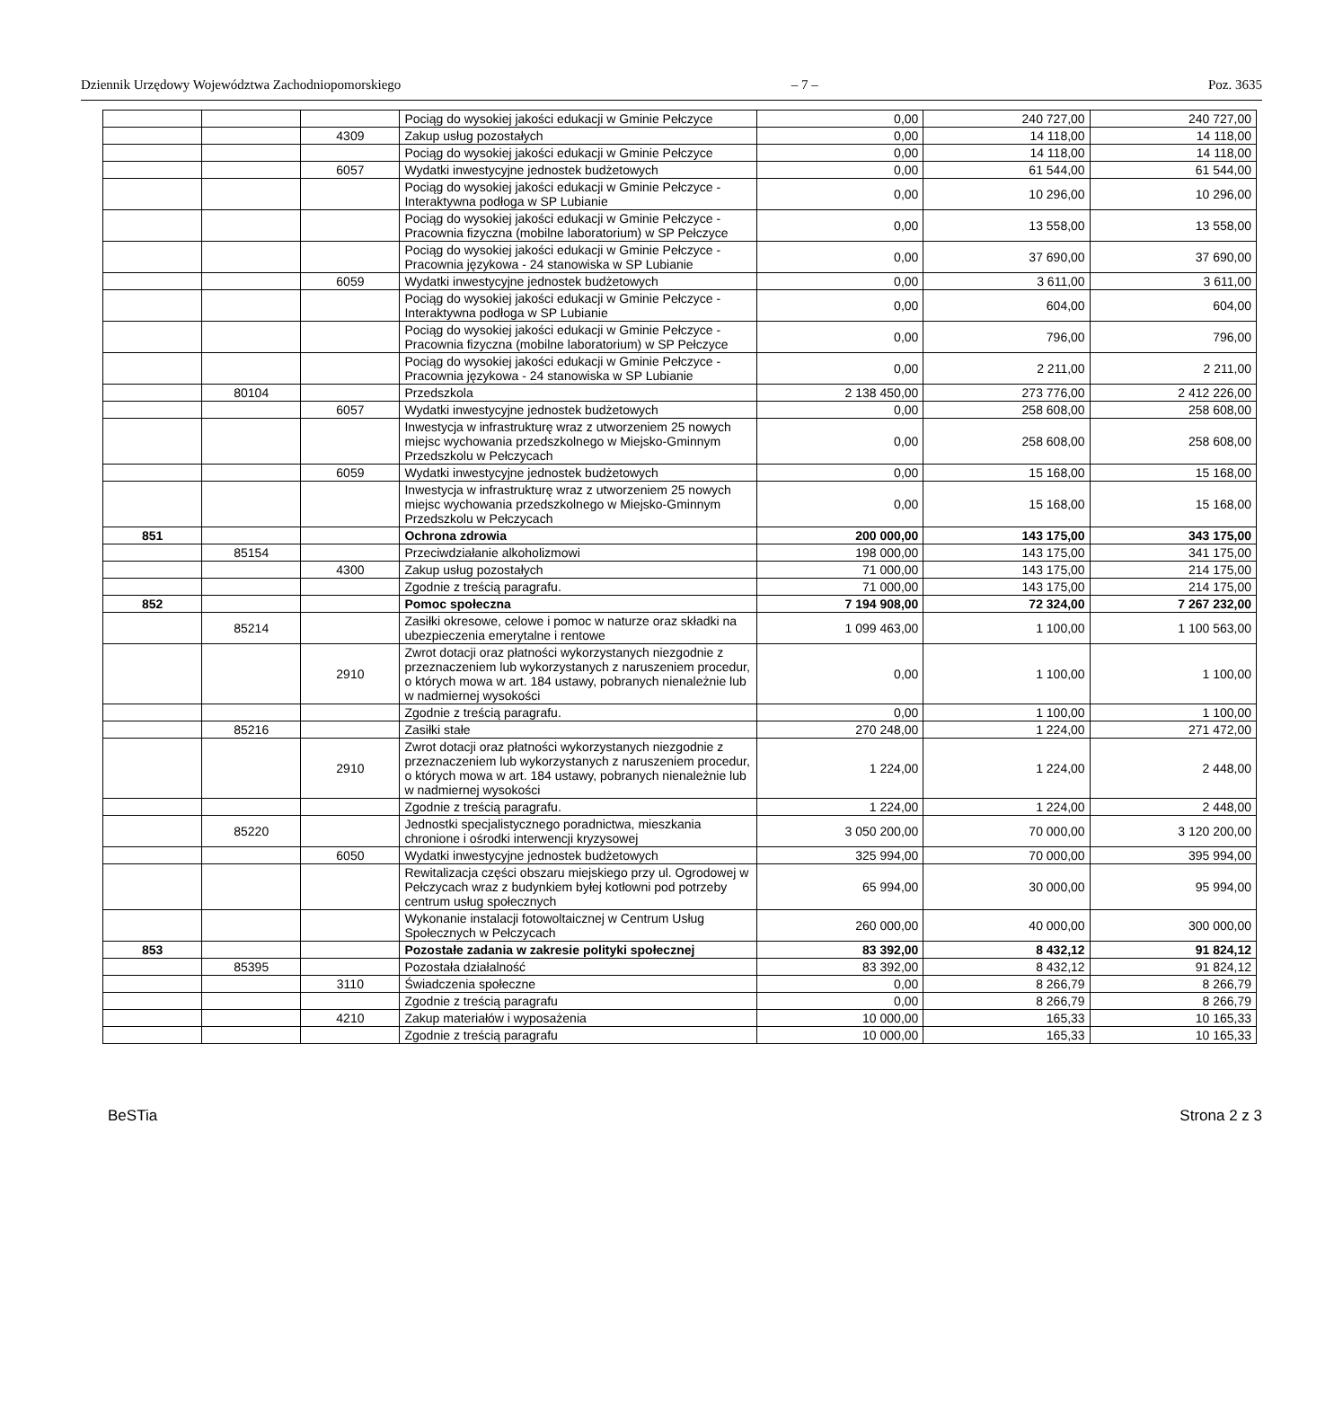Dziennik Urzędowy Województwa Zachodniopomorskiego – 7 – Poz. 3635
| | | | Pociąg do wysokiej jakości edukacji w Gminie Pełczyce | 0,00 | 240 727,00 | 240 727,00 |
| | | 4309 | Zakup usług pozostałych | 0,00 | 14 118,00 | 14 118,00 |
| | | | Pociąg do wysokiej jakości edukacji w Gminie Pełczyce | 0,00 | 14 118,00 | 14 118,00 |
| | | 6057 | Wydatki inwestycyjne jednostek budżetowych | 0,00 | 61 544,00 | 61 544,00 |
| | | | Pociąg do wysokiej jakości edukacji w Gminie Pełczyce - Interaktywna podłoga w SP Lubianie | 0,00 | 10 296,00 | 10 296,00 |
| | | | Pociąg do wysokiej jakości edukacji w Gminie Pełczyce - Pracownia fizyczna (mobilne laboratorium) w SP Pełczyce | 0,00 | 13 558,00 | 13 558,00 |
| | | | Pociąg do wysokiej jakości edukacji w Gminie Pełczyce - Pracownia językowa - 24 stanowiska w SP Lubianie | 0,00 | 37 690,00 | 37 690,00 |
| | | 6059 | Wydatki inwestycyjne jednostek budżetowych | 0,00 | 3 611,00 | 3 611,00 |
| | | | Pociąg do wysokiej jakości edukacji w Gminie Pełczyce - Interaktywna podłoga w SP Lubianie | 0,00 | 604,00 | 604,00 |
| | | | Pociąg do wysokiej jakości edukacji w Gminie Pełczyce - Pracownia fizyczna (mobilne laboratorium) w SP Pełczyce | 0,00 | 796,00 | 796,00 |
| | | | Pociąg do wysokiej jakości edukacji w Gminie Pełczyce - Pracownia językowa - 24 stanowiska w SP Lubianie | 0,00 | 2 211,00 | 2 211,00 |
| | 80104 | | Przedszkola | 2 138 450,00 | 273 776,00 | 2 412 226,00 |
| | | 6057 | Wydatki inwestycyjne jednostek budżetowych | 0,00 | 258 608,00 | 258 608,00 |
| | | | Inwestycja w infrastrukturę wraz z utworzeniem 25 nowych miejsc wychowania przedszkolnego w Miejsko-Gminnym Przedszkolu w Pełczycach | 0,00 | 258 608,00 | 258 608,00 |
| | | 6059 | Wydatki inwestycyjne jednostek budżetowych | 0,00 | 15 168,00 | 15 168,00 |
| | | | Inwestycja w infrastrukturę wraz z utworzeniem 25 nowych miejsc wychowania przedszkolnego w Miejsko-Gminnym Przedszkolu w Pełczycach | 0,00 | 15 168,00 | 15 168,00 |
| 851 | | | Ochrona zdrowia | 200 000,00 | 143 175,00 | 343 175,00 |
| | 85154 | | Przeciwdziałanie alkoholizmowi | 198 000,00 | 143 175,00 | 341 175,00 |
| | | 4300 | Zakup usług pozostałych | 71 000,00 | 143 175,00 | 214 175,00 |
| | | | Zgodnie z treścią paragrafu. | 71 000,00 | 143 175,00 | 214 175,00 |
| 852 | | | Pomoc społeczna | 7 194 908,00 | 72 324,00 | 7 267 232,00 |
| | 85214 | | Zasiłki okresowe, celowe i pomoc w naturze oraz składki na ubezpieczenia emerytalne i rentowe | 1 099 463,00 | 1 100,00 | 1 100 563,00 |
| | | 2910 | Zwrot dotacji oraz płatności wykorzystanych niezgodnie z przeznaczeniem lub wykorzystanych z naruszeniem procedur, o których mowa w art. 184 ustawy, pobranych nienależnie lub w nadmiernej wysokości | 0,00 | 1 100,00 | 1 100,00 |
| | | | Zgodnie z treścią paragrafu. | 0,00 | 1 100,00 | 1 100,00 |
| | 85216 | | Zasiłki stałe | 270 248,00 | 1 224,00 | 271 472,00 |
| | | 2910 | Zwrot dotacji oraz płatności wykorzystanych niezgodnie z przeznaczeniem lub wykorzystanych z naruszeniem procedur, o których mowa w art. 184 ustawy, pobranych nienależnie lub w nadmiernej wysokości | 1 224,00 | 1 224,00 | 2 448,00 |
| | | | Zgodnie z treścią paragrafu. | 1 224,00 | 1 224,00 | 2 448,00 |
| | 85220 | | Jednostki specjalistycznego poradnictwa, mieszkania chronione i ośrodki interwencji kryzysowej | 3 050 200,00 | 70 000,00 | 3 120 200,00 |
| | | 6050 | Wydatki inwestycyjne jednostek budżetowych | 325 994,00 | 70 000,00 | 395 994,00 |
| | | | Rewitalizacja części obszaru miejskiego przy ul. Ogrodowej w Pełczycach wraz z budynkiem byłej kotłowni pod potrzeby centrum usług społecznych | 65 994,00 | 30 000,00 | 95 994,00 |
| | | | Wykonanie instalacji fotowoltaicznej w Centrum Usług Społecznych w Pełczycach | 260 000,00 | 40 000,00 | 300 000,00 |
| 853 | | | Pozostałe zadania w zakresie polityki społecznej | 83 392,00 | 8 432,12 | 91 824,12 |
| | 85395 | | Pozostała działalność | 83 392,00 | 8 432,12 | 91 824,12 |
| | | 3110 | Świadczenia społeczne | 0,00 | 8 266,79 | 8 266,79 |
| | | | Zgodnie z treścią paragrafu | 0,00 | 8 266,79 | 8 266,79 |
| | | 4210 | Zakup materiałów i wyposażenia | 10 000,00 | 165,33 | 10 165,33 |
| | | | Zgodnie z treścią paragrafu | 10 000,00 | 165,33 | 10 165,33 |
BeSTia Strona 2 z 3